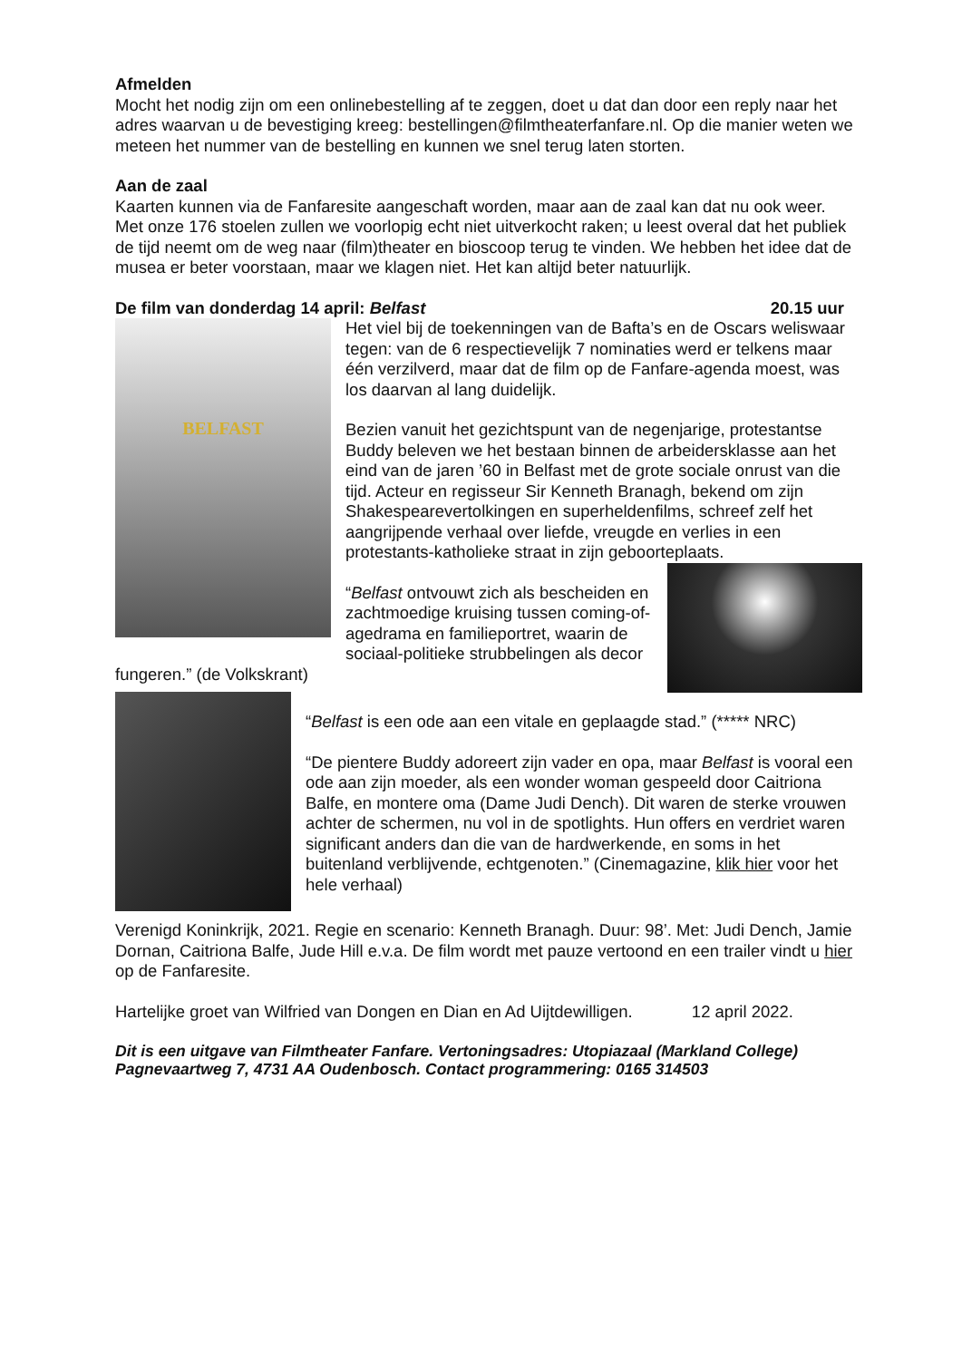Afmelden
Mocht het nodig zijn om een onlinebestelling af te zeggen, doet u dat dan door een reply naar het adres waarvan u de bevestiging kreeg: bestellingen@filmtheaterfanfare.nl. Op die manier weten we meteen het nummer van de bestelling en kunnen we snel terug laten storten.
Aan de zaal
Kaarten kunnen via de Fanfaresite aangeschaft worden, maar aan de zaal kan dat nu ook weer. Met onze 176 stoelen zullen we voorlopig echt niet uitverkocht raken; u leest overal dat het publiek de tijd neemt om de weg naar (film)theater en bioscoop terug te vinden. We hebben het idee dat de musea er beter voorstaan, maar we klagen niet. Het kan altijd beter natuurlijk.
De film van donderdag 14 april: Belfast 20.15 uur
BELFAST
Het viel bij de toekenningen van de Bafta’s en de Oscars weliswaar tegen: van de 6 respectievelijk 7 nominaties werd er telkens maar één verzilverd, maar dat de film op de Fanfare-agenda moest, was los daarvan al lang duidelijk.
Bezien vanuit het gezichtspunt van de negenjarige, protestantse Buddy beleven we het bestaan binnen de arbeidersklasse aan het eind van de jaren ’60 in Belfast met de grote sociale onrust van die tijd. Acteur en regisseur Sir Kenneth Branagh, bekend om zijn Shakespearevertolkingen en superheldenfilms, schreef zelf het aangrijpende verhaal over liefde, vreugde en verlies in een protestants-katholieke straat in zijn geboorteplaats.
“Belfast ontvouwt zich als bescheiden en zachtmoedige kruising tussen coming-of-agedrama en familieportret, waarin de sociaal-politieke strubbelingen als decor fungeren.” (de Volkskrant)
“Belfast is een ode aan een vitale en geplaagde stad.” (***** NRC)
“De pientere Buddy adoreert zijn vader en opa, maar Belfast is vooral een ode aan zijn moeder, als een wonder woman gespeeld door Caitriona Balfe, en montere oma (Dame Judi Dench). Dit waren de sterke vrouwen achter de schermen, nu vol in de spotlights. Hun offers en verdriet waren significant anders dan die van de hardwerkende, en soms in het buitenland verblijvende, echtgenoten.” (Cinemagazine, klik hier voor het hele verhaal)
Verenigd Koninkrijk, 2021. Regie en scenario: Kenneth Branagh. Duur: 98’. Met: Judi Dench, Jamie Dornan, Caitriona Balfe, Jude Hill e.v.a. De film wordt met pauze vertoond en een trailer vindt u hier op de Fanfaresite.
Hartelijke groet van Wilfried van Dongen en Dian en Ad Uijtdewilligen. 12 april 2022.
Dit is een uitgave van Filmtheater Fanfare. Vertoningsadres: Utopiazaal (Markland College) Pagnevaartweg 7, 4731 AA Oudenbosch. Contact programmering: 0165 314503